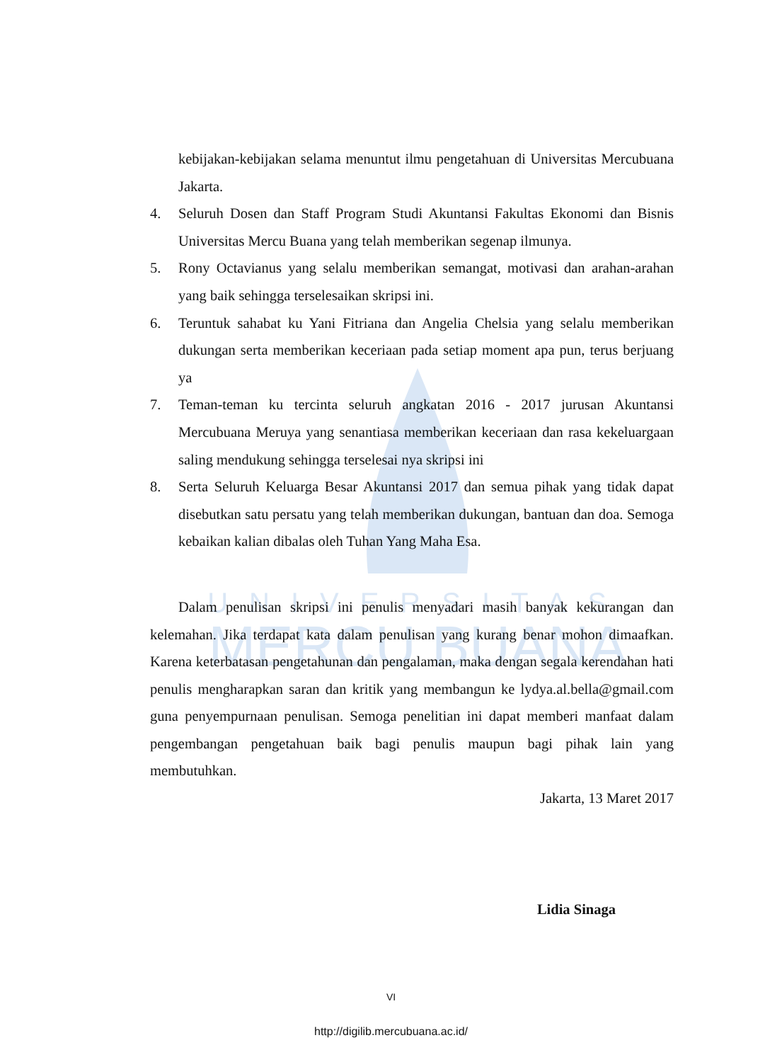UNIVERSITAS
MERCU BUANA
kebijakan-kebijakan selama menuntut ilmu pengetahuan di Universitas Mercubuana Jakarta.
4. Seluruh Dosen dan Staff Program Studi Akuntansi Fakultas Ekonomi dan Bisnis Universitas Mercu Buana yang telah memberikan segenap ilmunya.
5. Rony Octavianus yang selalu memberikan semangat, motivasi dan arahan-arahan yang baik sehingga terselesaikan skripsi ini.
6. Teruntuk sahabat ku Yani Fitriana dan Angelia Chelsia yang selalu memberikan dukungan serta memberikan keceriaan pada setiap moment apa pun, terus berjuang ya
7. Teman-teman ku tercinta seluruh angkatan 2016 - 2017 jurusan Akuntansi Mercubuana Meruya yang senantiasa memberikan keceriaan dan rasa kekeluargaan saling mendukung sehingga terselesai nya skripsi ini
8. Serta Seluruh Keluarga Besar Akuntansi 2017 dan semua pihak yang tidak dapat disebutkan satu persatu yang telah memberikan dukungan, bantuan dan doa. Semoga kebaikan kalian dibalas oleh Tuhan Yang Maha Esa.
Dalam penulisan skripsi ini penulis menyadari masih banyak kekurangan dan kelemahan. Jika terdapat kata dalam penulisan yang kurang benar mohon dimaafkan. Karena keterbatasan pengetahunan dan pengalaman, maka dengan segala kerendahan hati penulis mengharapkan saran dan kritik yang membangun ke lydya.al.bella@gmail.com guna penyempurnaan penulisan. Semoga penelitian ini dapat memberi manfaat dalam pengembangan pengetahuan baik bagi penulis maupun bagi pihak lain yang membutuhkan.
Jakarta, 13 Maret 2017
Lidia Sinaga
VI
http://digilib.mercubuana.ac.id/